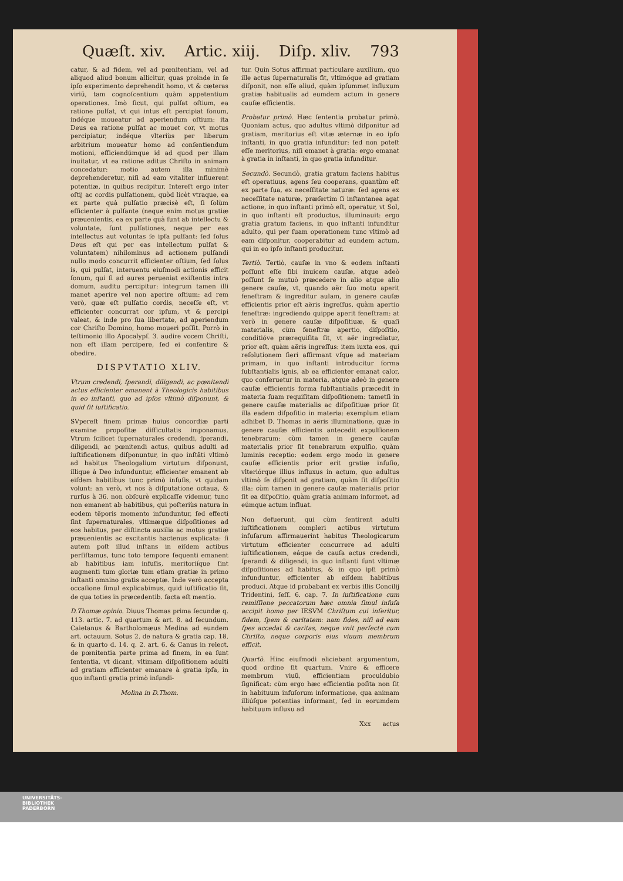Quæſt. xiv. Artic. xiij. Diſp. xliv. 793
catur, & ad fidem, vel ad pœnitentiam, vel ad aliquod aliud bonum allicitur, quas proinde in ſe ipſo experimento deprehendit homo, vt & cæteras viriũ, tam cognoſcentium quàm appetentium operationes. Imò ſicut, qui pulſat oſtium, ea ratione pulſat, vt qui intus eſt percipiat ſonum, indéque moueatur ad aperiendum oſtium: ita Deus ea ratione pulſat ac mouet cor, vt motus percipiatur, indéque vlteriùs per liberum arbitrium moueatur homo ad conſentiendum motioni, efficiendúmque id ad quod per illam inuitatur, vt ea ratione aditus Chriſto in animam concedatur: motio autem illa minimè deprehenderetur, niſi ad eam vitaliter influerent potentiæ, in quibus recipitur. Intereſt ergo inter oſtij ac cordis pulſationem, quòd licèt vtraque, ea ex parte quà pulſatio præcisè eſt, ſi ſolùm efficienter à pulſante (neque enim motus gratiæ præuenientis, ea ex parte quà ſunt ab intellectu & voluntate, ſunt pulſationes, neque per eas intellectus aut voluntas ſe ipſa pulſant: ſed ſolus Deus eſt qui per eas intellectum pulſat & voluntatem) nihilominus ad actionem pulſandi nullo modo concurrit efficienter oſtium, ſed ſolus is, qui pulſat, interuentu eiuſmodi actionis efficit ſonum, qui ſi ad aures perueniat exiſtentis intra domum, auditu percipitur: integrum tamen illi manet aperire vel non aperire oſtium: ad rem verò, quæ eſt pulſatio cordis, neceſſe eſt, vt efficienter concurrat cor ipſum, vt & percipi valeat, & inde pro ſua libertate, ad aperiendum cor Chriſto Domino, homo moueri poſſit. Porrò in teſtimonio illo Apocalypſ. 3. audire vocem Chriſti, non eſt illam percipere, ſed ei conſentire & obedire.
DISPVTATIO XLIV.
Vtrum credendi, ſperandi, diligendi, ac pœnitendi actus efficienter emanent à Theologicis habitibus in eo inſtanti, quo ad ipſos vltimò diſponunt, & quid ſit iuſtificatio.
SVpereſt finem primæ huius concordiæ parti examine propoſitæ difficultatis imponamus. Vtrum ſcilicet ſupernaturales credendi, ſperandi, diligendi, ac pœnitendi actus, quibus adulti ad iuſtificationem diſponuntur, in quo inſtãti vltimò ad habitus Theologalium virtutum diſponunt, illique à Deo infunduntur, efficienter emanent ab eiſdem habitibus tunc primò infuſis, vt quidam volunt: an verò, vt nos à diſputatione octaua, & rurſus à 36. non obſcurè explicaſſe videmur, tunc non emanent ab habitibus, qui poſteriùs natura in eodem tẽporis momento infunduntur, ſed effecti ſint ſupernaturales, vltimæque diſpoſitiones ad eos habitus, per diſtincta auxilia ac motus gratiæ præuenientis ac excitantis hactenus explicata: ſi autem poſt illud inſtans in eiſdem actibus perſiſtamus, tunc toto tempore ſequenti emanent ab habitibus iam infuſis, meritoriíque ſint augmenti tum gloriæ tum etiam gratiæ in primo inſtanti omnino gratis acceptæ. Inde verò accepta occaſione ſimul explicabimus, quid iuſtificatio ſit, de qua toties in præcedentib. facta eſt mentio.
D.Thomæ opinio. Diuus Thomas prima ſecundæ q. 113. artic. 7. ad quartum & art. 8. ad ſecundum. Caietanus & Bartholomæus Medina ad eundem art. octauum. Sotus 2. de natura & gratia cap. 18. & in quarto d. 14. q. 2. art. 6. & Canus in relect. de pœnitentia parte prima ad finem, in ea ſunt ſententia, vt dicant, vltimam diſpoſitionem adulti ad gratiam efficienter emanare à gratia ipſa, in quo inſtanti gratia primò infundi-
Molina in D.Thom.
tur. Quin Sotus affirmat particulare auxilium, quo ille actus ſupernaturalis fit, vltimóque ad gratiam diſponit, non eſſe aliud, quàm ipſummet influxum gratiæ habitualis ad eumdem actum in genere cauſæ efficientis.
Probatur primò. Hæc ſententia probatur primò. Quoniam actus, quo adultus vltimò diſponitur ad gratiam, meritorius eſt vitæ æternæ in eo ipſo inſtanti, in quo gratia infunditur: ſed non poteſt eſſe meritorius, niſi emanet à gratia: ergo emanat à gratia in inſtanti, in quo gratia infunditur.
Secundò. Secundò, gratia gratum faciens habitus eſt operatiuus, agens ſeu cooperans, quantùm eſt ex parte ſua, ex neceſſitate naturæ: ſed agens ex neceſſitate naturæ, præſertim ſi inſtantanea agat actione, in quo inſtanti primò eſt, operatur, vt Sol, in quo inſtanti eſt productus, illuminauit: ergo gratia gratum faciens, in quo inſtanti infunditur adulto, qui per ſuam operationem tunc vltimò ad eam diſponitur, cooperabitur ad eundem actum, qui in eo ipſo inſtanti producitur.
Tertiò. Tertiò, cauſæ in vno & eodem inſtanti poſſunt eſſe ſibi inuicem cauſæ, atque adeò poſſunt ſe mutuò præcedere in alio atque alio genere cauſæ, vt, quando aër ſuo motu aperit feneſtram & ingreditur aulam, in genere cauſæ efficientis prior eſt aëris ingreſſus, quàm apertio feneſtræ: ingrediendo quippe aperit feneſtram: at verò in genere cauſæ diſpoſitiuæ, & quaſi materialis, cùm feneſtræ apertio, diſpoſitio, conditióve prærequiſita ſit, vt aër ingrediatur, prior eſt, quàm aëris ingreſſus: item iuxta eos, qui reſolutionem fieri affirmant vſque ad materiam primam, in quo inſtanti introducitur forma ſubſtantialis ignis, ab ea efficienter emanat calor, quo conſeruetur in materia, atque adeò in genere cauſæ efficientis forma ſubſtantialis præcedit in materia ſuam requiſitam diſpoſitionem: tametſi in genere cauſæ materialis ac diſpoſitiuæ prior ſit illa eadem diſpoſitio in materia: exemplum etiam adhibet D. Thomas in aëris illuminatione, quæ in genere cauſæ efficientis antecedit expulſionem tenebrarum: cùm tamen in genere cauſæ materialis prior ſit tenebrarum expulſio, quàm luminis receptio: eodem ergo modo in genere cauſæ efficientis prior erit gratiæ infuſio, vlteriórque illius influxus in actum, quo adultus vltimò ſe diſponit ad gratiam, quàm ſit diſpoſitio illa: cùm tamen in genere cauſæ materialis prior ſit ea diſpoſitio, quàm gratia animam informet, ad eúmque actum influat.
Non defuerunt, qui cùm ſentirent adulti iuſtificationem compleri actibus virtutum infuſarum affirmauerint habitus Theologicarum virtutum efficienter concurrere ad adulti iuſtificationem, eáque de cauſa actus credendi, ſperandi & diligendi, in quo inſtanti ſunt vltimæ diſpoſitiones ad habitus, & in quo ipſi primò infunduntur, efficienter ab eiſdem habitibus produci. Atque id probabant ex verbis illis Concilij Tridentini, ſeſſ. 6. cap. 7. In iuſtificatione cum remiſſione peccatorum hæc omnia ſimul infuſa accipit homo per IESVM Chriſtum cui inſeritur, fidem, ſpem & caritatem: nam fides, niſi ad eam ſpes accedat & caritas, neque vnit perfectè cum Chriſto, neque corporis eius viuum membrum efficit.
Quartò. Hinc eiuſmodi eliciebant argumentum, quod ordine ſit quartum. Vnire & efficere membrum viuũ, efficientiam proculdubio ſignificat: cùm ergo hæc efficientia poſita non ſit in habituum infuſorum informatione, qua animam illiúſque potentias informant, ſed in eorumdem habituum influxu ad
Xxx actus
UNIVERSITÄTS-
BIBLIOTHEK
PADERBORN